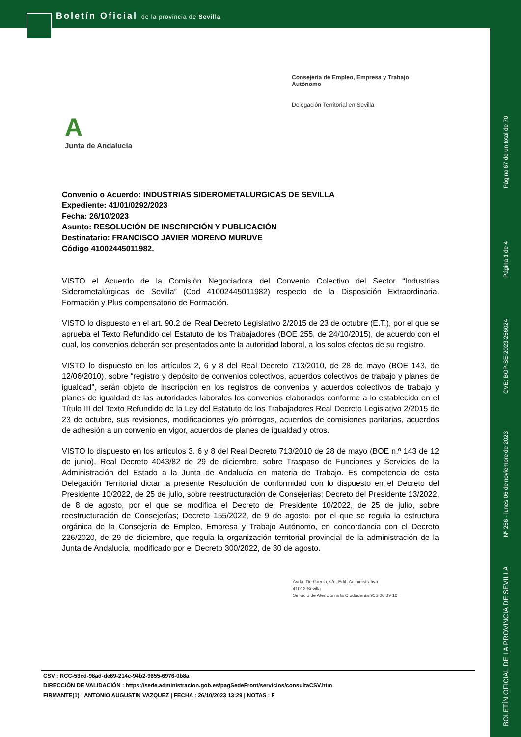Boletín Oficial de la provincia de Sevilla
Página 67 de un total de 70
Página 1 de 4
CVE: BOP-SE-2023-256024
Nº 256 - lunes 06 de noviembre de 2023
BOLETÍN OFICIAL DE LA PROVINCIA DE SEVILLA
A
Junta de Andalucía
Consejería de Empleo, Empresa y Trabajo Autónomo
Delegación Territorial en Sevilla
Convenio o Acuerdo: INDUSTRIAS SIDEROMETALURGICAS DE SEVILLA
Expediente: 41/01/0292/2023
Fecha: 26/10/2023
Asunto: RESOLUCIÓN DE INSCRIPCIÓN Y PUBLICACIÓN
Destinatario: FRANCISCO JAVIER MORENO MURUVE
Código 41002445011982.
VISTO el Acuerdo de la Comisión Negociadora del Convenio Colectivo del Sector “Industrias Siderometalúrgicas de Sevilla” (Cod 41002445011982) respecto de la Disposición Extraordinaria. Formación y Plus compensatorio de Formación.
VISTO lo dispuesto en el art. 90.2 del Real Decreto Legislativo 2/2015 de 23 de octubre (E.T.), por el que se aprueba el Texto Refundido del Estatuto de los Trabajadores (BOE 255, de 24/10/2015), de acuerdo con el cual, los convenios deberán ser presentados ante la autoridad laboral, a los solos efectos de su registro.
VISTO lo dispuesto en los artículos 2, 6 y 8 del Real Decreto 713/2010, de 28 de mayo (BOE 143, de 12/06/2010), sobre “registro y depósito de convenios colectivos, acuerdos colectivos de trabajo y planes de igualdad”, serán objeto de inscripción en los registros de convenios y acuerdos colectivos de trabajo y planes de igualdad de las autoridades laborales los convenios elaborados conforme a lo establecido en el Título III del Texto Refundido de la Ley del Estatuto de los Trabajadores Real Decreto Legislativo 2/2015 de 23 de octubre, sus revisiones, modificaciones y/o prórrogas, acuerdos de comisiones paritarias, acuerdos de adhesión a un convenio en vigor, acuerdos de planes de igualdad y otros.
VISTO lo dispuesto en los artículos 3, 6 y 8 del Real Decreto 713/2010 de 28 de mayo (BOE n.º 143 de 12 de junio), Real Decreto 4043/82 de 29 de diciembre, sobre Traspaso de Funciones y Servicios de la Administración del Estado a la Junta de Andalucía en materia de Trabajo. Es competencia de esta Delegación Territorial dictar la presente Resolución de conformidad con lo dispuesto en el Decreto del Presidente 10/2022, de 25 de julio, sobre reestructuración de Consejerías; Decreto del Presidente 13/2022, de 8 de agosto, por el que se modifica el Decreto del Presidente 10/2022, de 25 de julio, sobre reestructuración de Consejerías; Decreto 155/2022, de 9 de agosto, por el que se regula la estructura orgánica de la Consejería de Empleo, Empresa y Trabajo Autónomo, en concordancia con el Decreto 226/2020, de 29 de diciembre, que regula la organización territorial provincial de la administración de la Junta de Andalucía, modificado por el Decreto 300/2022, de 30 de agosto.
Avda. De Grecia, s/n. Edif. Administrativo
41012 Sevilla
Servicio de Atención a la Ciudadanía 955 06 39 10
CSV : RCC-53cd-98ad-de69-214c-94b2-9655-6976-0b8a
DIRECCIÓN DE VALIDACIÓN : https://sede.administracion.gob.es/pagSedeFront/servicios/consultaCSV.htm
FIRMANTE(1) : ANTONIO AUGUSTIN VAZQUEZ | FECHA : 26/10/2023 13:29 | NOTAS : F